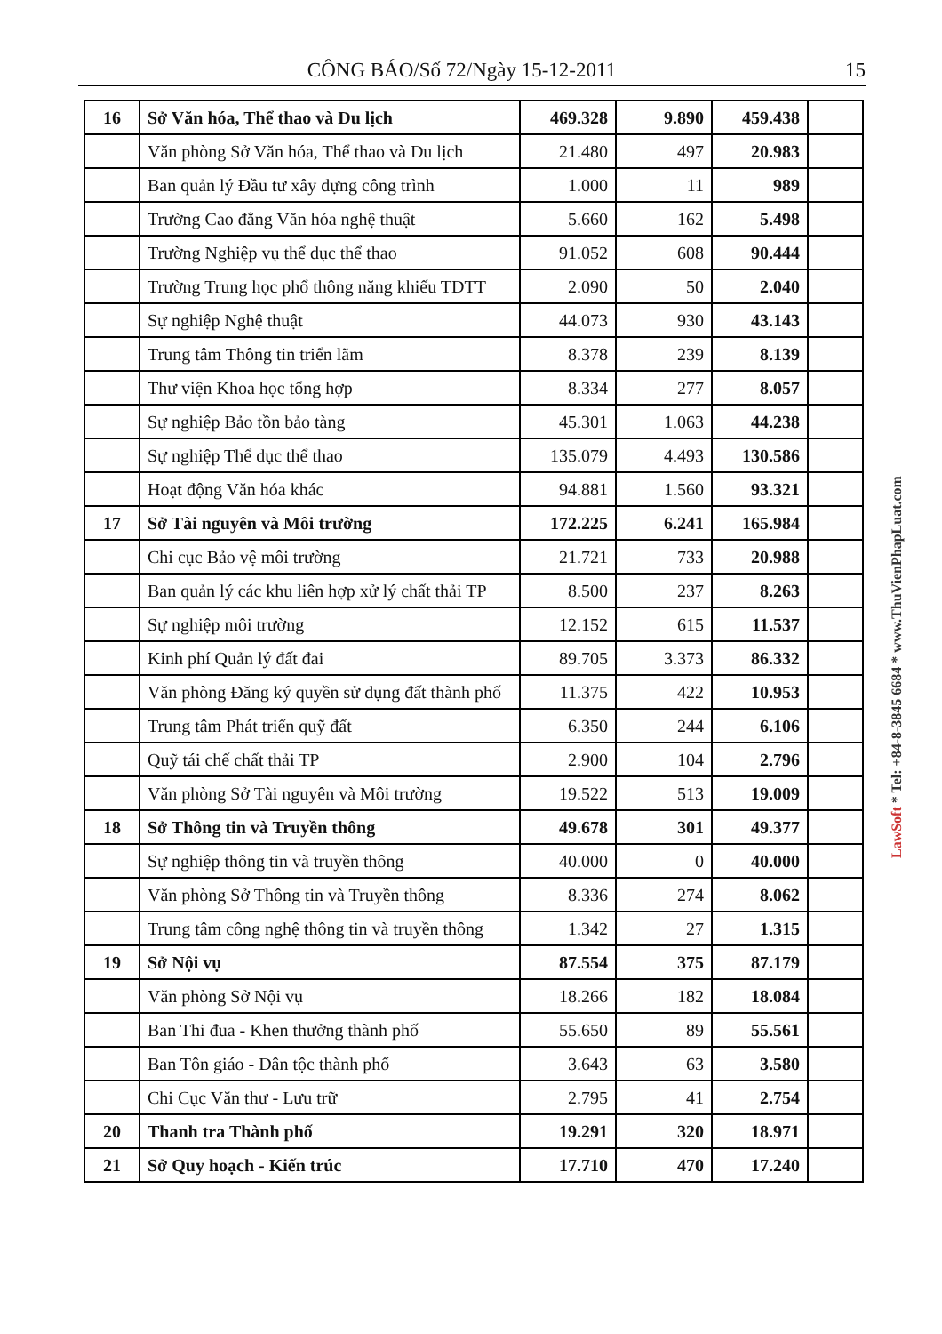CÔNG BÁO/Số 72/Ngày 15-12-2011 15
| 16 | Sở Văn hóa, Thể thao và Du lịch | 469.328 | 9.890 | 459.438 | |
| | Văn phòng Sở Văn hóa, Thể thao và Du lịch | 21.480 | 497 | 20.983 | |
| | Ban quản lý Đầu tư xây dựng công trình | 1.000 | 11 | 989 | |
| | Trường Cao đẳng Văn hóa nghệ thuật | 5.660 | 162 | 5.498 | |
| | Trường Nghiệp vụ thể dục thể thao | 91.052 | 608 | 90.444 | |
| | Trường Trung học phổ thông năng khiếu TDTT | 2.090 | 50 | 2.040 | |
| | Sự nghiệp Nghệ thuật | 44.073 | 930 | 43.143 | |
| | Trung tâm Thông tin triển lãm | 8.378 | 239 | 8.139 | |
| | Thư viện Khoa học tổng hợp | 8.334 | 277 | 8.057 | |
| | Sự nghiệp Bảo tồn bảo tàng | 45.301 | 1.063 | 44.238 | |
| | Sự nghiệp Thể dục thể thao | 135.079 | 4.493 | 130.586 | |
| | Hoạt động Văn hóa khác | 94.881 | 1.560 | 93.321 | |
| 17 | Sở Tài nguyên và Môi trường | 172.225 | 6.241 | 165.984 | |
| | Chi cục Bảo vệ môi trường | 21.721 | 733 | 20.988 | |
| | Ban quản lý các khu liên hợp xử lý chất thải TP | 8.500 | 237 | 8.263 | |
| | Sự nghiệp môi trường | 12.152 | 615 | 11.537 | |
| | Kinh phí Quản lý đất đai | 89.705 | 3.373 | 86.332 | |
| | Văn phòng Đăng ký quyền sử dụng đất thành phố | 11.375 | 422 | 10.953 | |
| | Trung tâm Phát triển quỹ đất | 6.350 | 244 | 6.106 | |
| | Quỹ tái chế chất thải TP | 2.900 | 104 | 2.796 | |
| | Văn phòng Sở Tài nguyên và Môi trường | 19.522 | 513 | 19.009 | |
| 18 | Sở Thông tin và Truyền thông | 49.678 | 301 | 49.377 | |
| | Sự nghiệp thông tin và truyền thông | 40.000 | 0 | 40.000 | |
| | Văn phòng Sở Thông tin và Truyền thông | 8.336 | 274 | 8.062 | |
| | Trung tâm công nghệ thông tin và truyền thông | 1.342 | 27 | 1.315 | |
| 19 | Sở Nội vụ | 87.554 | 375 | 87.179 | |
| | Văn phòng Sở Nội vụ | 18.266 | 182 | 18.084 | |
| | Ban Thi đua - Khen thưởng thành phố | 55.650 | 89 | 55.561 | |
| | Ban Tôn giáo - Dân tộc thành phố | 3.643 | 63 | 3.580 | |
| | Chi Cục Văn thư - Lưu trữ | 2.795 | 41 | 2.754 | |
| 20 | Thanh tra Thành phố | 19.291 | 320 | 18.971 | |
| 21 | Sở Quy hoạch - Kiến trúc | 17.710 | 470 | 17.240 | |
LawSoft * Tel: +84-8-3845 6684 * www.ThuVienPhapLuat.com